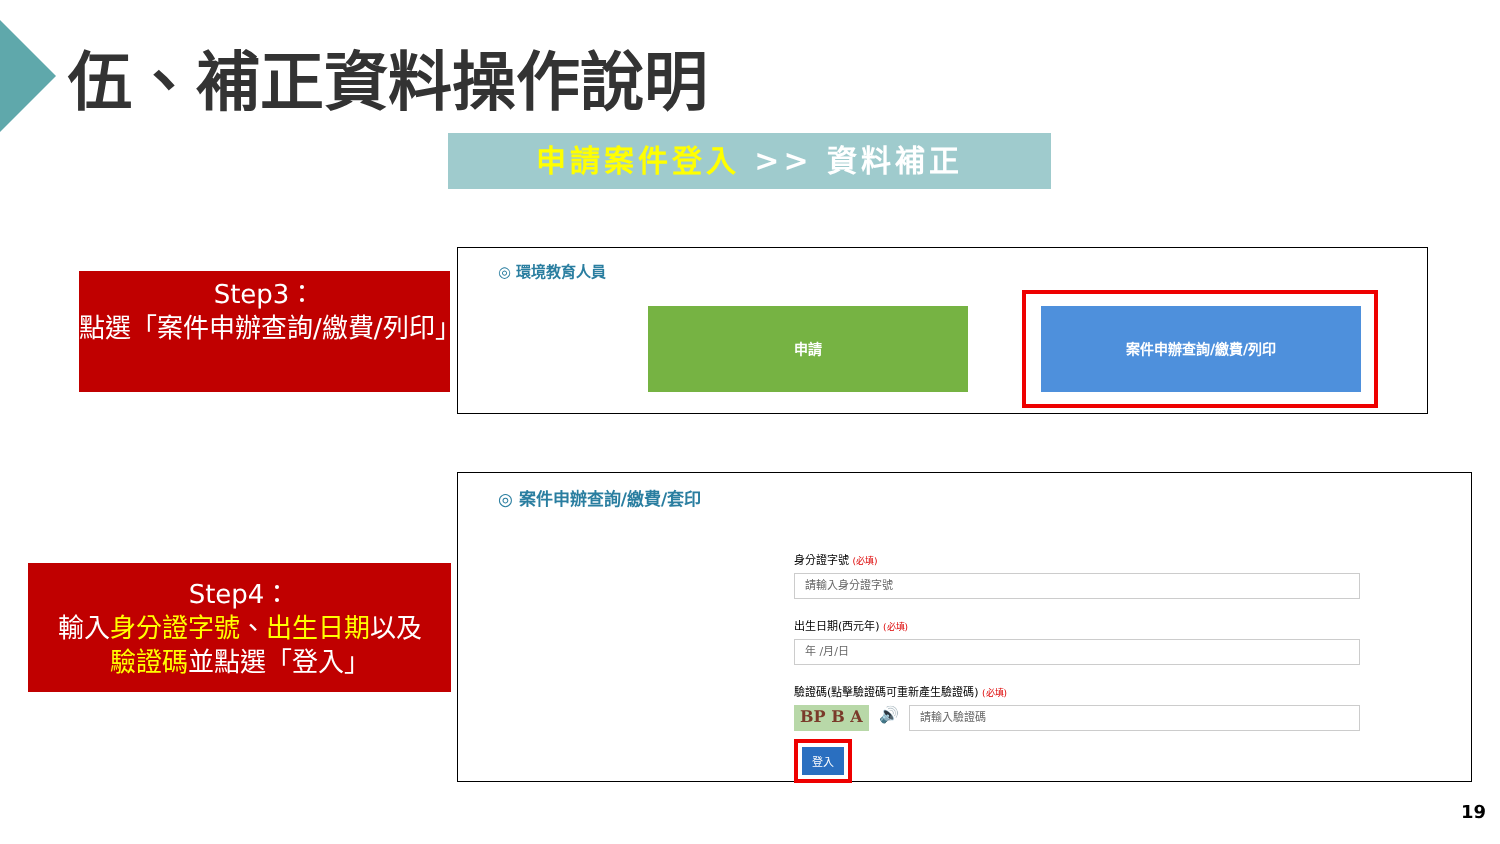伍、補正資料操作說明
申請案件登入 >> 資料補正
Step3：
點選「案件申辦查詢/繳費/列印」
◎ 環境教育人員
申請 案件申辦查詢/繳費/列印
Step4：
輸入身分證字號、出生日期以及
驗證碼並點選「登入」
◎ 案件申辦查詢/繳費/套印
身分證字號 (必填)
請輸入身分證字號
出生日期(西元年) (必填)
年 /月/日
驗證碼(點擊驗證碼可重新產生驗證碼) (必填)
BP B A 🔊
請輸入驗證碼
登入
19